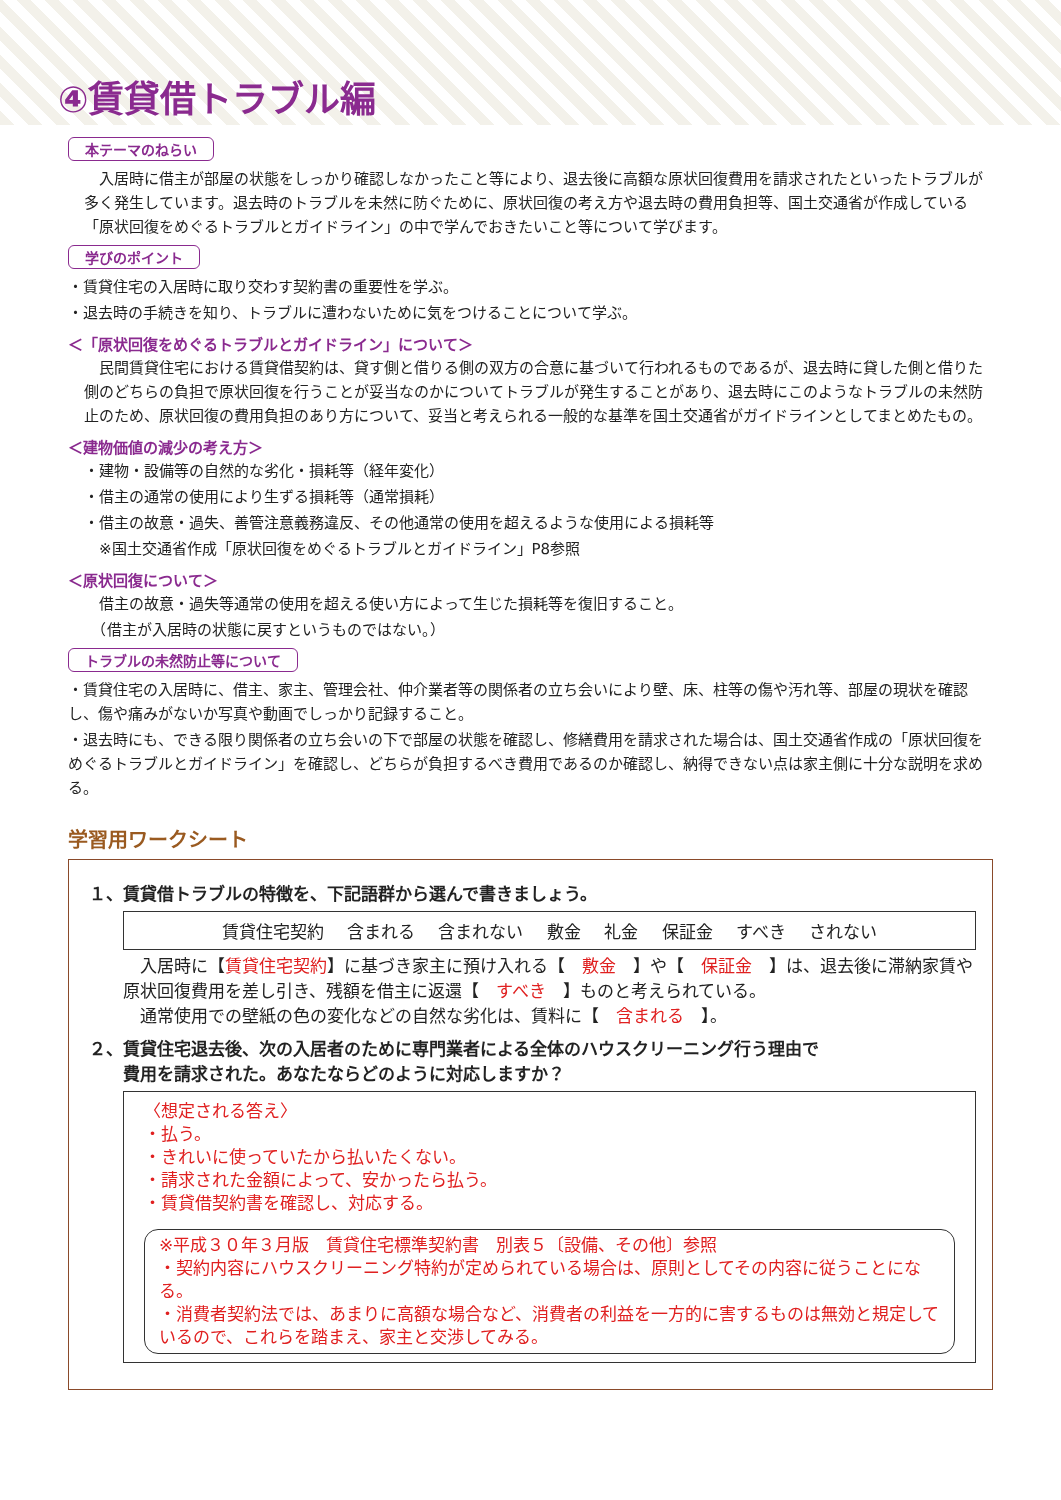④賃貸借トラブル編
本テーマのねらい
　入居時に借主が部屋の状態をしっかり確認しなかったこと等により、退去後に高額な原状回復費用を請求されたといったトラブルが多く発生しています。退去時のトラブルを未然に防ぐために、原状回復の考え方や退去時の費用負担等、国土交通省が作成している「原状回復をめぐるトラブルとガイドライン」の中で学んでおきたいこと等について学びます。
学びのポイント
・賃貸住宅の入居時に取り交わす契約書の重要性を学ぶ。
・退去時の手続きを知り、トラブルに遭わないために気をつけることについて学ぶ。
＜「原状回復をめぐるトラブルとガイドライン」について＞
　民間賃貸住宅における賃貸借契約は、貸す側と借りる側の双方の合意に基づいて行われるものであるが、退去時に貸した側と借りた側のどちらの負担で原状回復を行うことが妥当なのかについてトラブルが発生することがあり、退去時にこのようなトラブルの未然防止のため、原状回復の費用負担のあり方について、妥当と考えられる一般的な基準を国土交通省がガイドラインとしてまとめたもの。
＜建物価値の減少の考え方＞
・建物・設備等の自然的な劣化・損耗等（経年変化）
・借主の通常の使用により生ずる損耗等（通常損耗）
・借主の故意・過失、善管注意義務違反、その他通常の使用を超えるような使用による損耗等
　※国土交通省作成「原状回復をめぐるトラブルとガイドライン」P8参照
＜原状回復について＞
　借主の故意・過失等通常の使用を超える使い方によって生じた損耗等を復旧すること。
　（借主が入居時の状態に戻すというものではない。）
トラブルの未然防止等について
・賃貸住宅の入居時に、借主、家主、管理会社、仲介業者等の関係者の立ち会いにより壁、床、柱等の傷や汚れ等、部屋の現状を確認し、傷や痛みがないか写真や動画でしっかり記録すること。
・退去時にも、できる限り関係者の立ち会いの下で部屋の状態を確認し、修繕費用を請求された場合は、国土交通省作成の「原状回復をめぐるトラブルとガイドライン」を確認し、どちらが負担するべき費用であるのか確認し、納得できない点は家主側に十分な説明を求める。
学習用ワークシート
１、賃貸借トラブルの特徴を、下記語群から選んで書きましょう。
賃貸住宅契約 含まれる 含まれない 敷金 礼金 保証金 すべき されない
　入居時に【賃貸住宅契約】に基づき家主に預け入れる【　敷金　】や【　保証金　】は、退去後に滞納家賃や原状回復費用を差し引き、残額を借主に返還【　すべき　】ものと考えられている。
　通常使用での壁紙の色の変化などの自然な劣化は、賃料に【　含まれる　】。
２、賃貸住宅退去後、次の入居者のために専門業者による全体のハウスクリーニング行う理由で
　　費用を請求された。あなたならどのように対応しますか？
〈想定される答え〉
・払う。
・きれいに使っていたから払いたくない。
・請求された金額によって、安かったら払う。
・賃貸借契約書を確認し、対応する。
※平成３０年３月版　賃貸住宅標準契約書　別表５〔設備、その他〕参照
・契約内容にハウスクリーニング特約が定められている場合は、原則としてその内容に従うことになる。
・消費者契約法では、あまりに高額な場合など、消費者の利益を一方的に害するものは無効と規定しているので、これらを踏まえ、家主と交渉してみる。